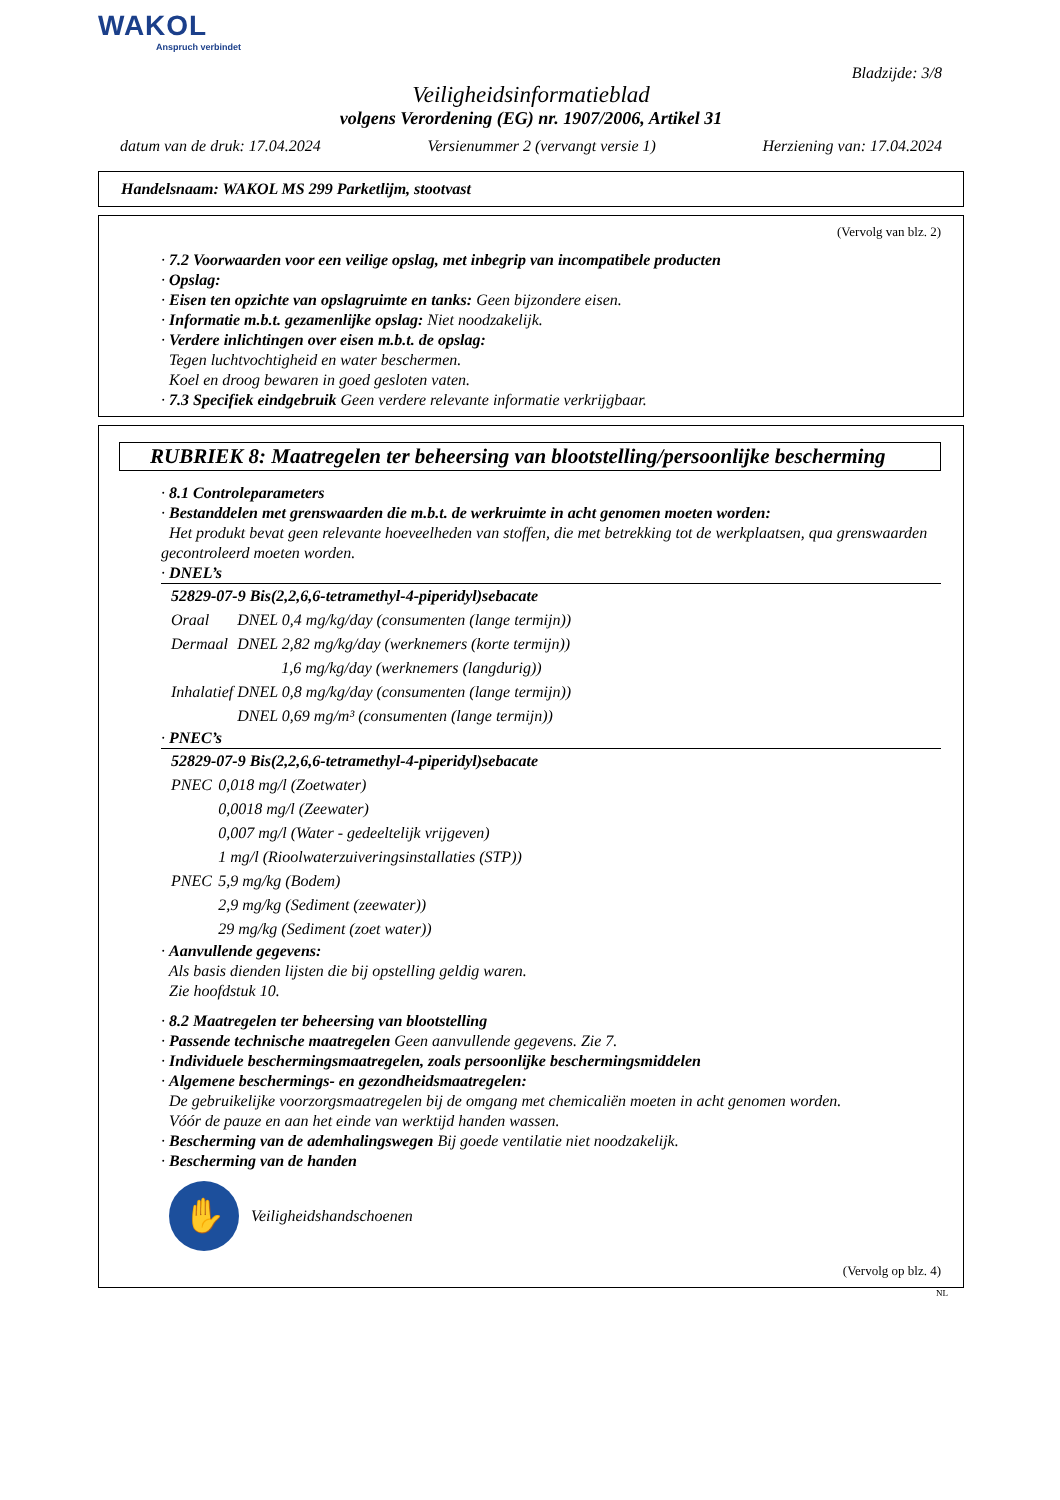WAKOL
Anspruch verbindet
Bladzijde: 3/8
Veiligheidsinformatieblad
volgens Verordening (EG) nr. 1907/2006, Artikel 31
datum van de druk: 17.04.2024 Versienummer 2 (vervangt versie 1) Herziening van: 17.04.2024
Handelsnaam: WAKOL MS 299 Parketlijm, stootvast
(Vervolg van blz. 2)
· 7.2 Voorwaarden voor een veilige opslag, met inbegrip van incompatibele producten
· Opslag:
· Eisen ten opzichte van opslagruimte en tanks: Geen bijzondere eisen.
· Informatie m.b.t. gezamenlijke opslag: Niet noodzakelijk.
· Verdere inlichtingen over eisen m.b.t. de opslag:
Tegen luchtvochtigheid en water beschermen.
Koel en droog bewaren in goed gesloten vaten.
· 7.3 Specifiek eindgebruik Geen verdere relevante informatie verkrijgbaar.
RUBRIEK 8: Maatregelen ter beheersing van blootstelling/persoonlijke bescherming
· 8.1 Controleparameters
· Bestanddelen met grenswaarden die m.b.t. de werkruimte in acht genomen moeten worden:
Het produkt bevat geen relevante hoeveelheden van stoffen, die met betrekking tot de werkplaatsen, qua grenswaarden gecontroleerd moeten worden.
· DNEL’s
| 52829-07-9 Bis(2,2,6,6-tetramethyl-4-piperidyl)sebacate | |
| Oraal | DNEL 0,4 mg/kg/day (consumenten (lange termijn)) |
| Dermaal | DNEL 2,82 mg/kg/day (werknemers (korte termijn)) |
| | 1,6 mg/kg/day (werknemers (langdurig)) |
| Inhalatief | DNEL 0,8 mg/kg/day (consumenten (lange termijn)) |
| | DNEL 0,69 mg/m³ (consumenten (lange termijn)) |
· PNEC’s
| 52829-07-9 Bis(2,2,6,6-tetramethyl-4-piperidyl)sebacate | |
| PNEC | 0,018 mg/l (Zoetwater) |
| | 0,0018 mg/l (Zeewater) |
| | 0,007 mg/l (Water - gedeeltelijk vrijgeven) |
| | 1 mg/l (Rioolwaterzuiveringsinstallaties (STP)) |
| PNEC | 5,9 mg/kg (Bodem) |
| | 2,9 mg/kg (Sediment (zeewater)) |
| | 29 mg/kg (Sediment (zoet water)) |
· Aanvullende gegevens:
Als basis dienden lijsten die bij opstelling geldig waren.
Zie hoofdstuk 10.
· 8.2 Maatregelen ter beheersing van blootstelling
· Passende technische maatregelen Geen aanvullende gegevens. Zie 7.
· Individuele beschermingsmaatregelen, zoals persoonlijke beschermingsmiddelen
· Algemene beschermings- en gezondheidsmaatregelen:
De gebruikelijke voorzorgsmaatregelen bij de omgang met chemicaliën moeten in acht genomen worden.
Vóór de pauze en aan het einde van werktijd handen wassen.
· Bescherming van de ademhalingswegen Bij goede ventilatie niet noodzakelijk.
· Bescherming van de handen
✋
Veiligheidshandschoenen
(Vervolg op blz. 4)
NL